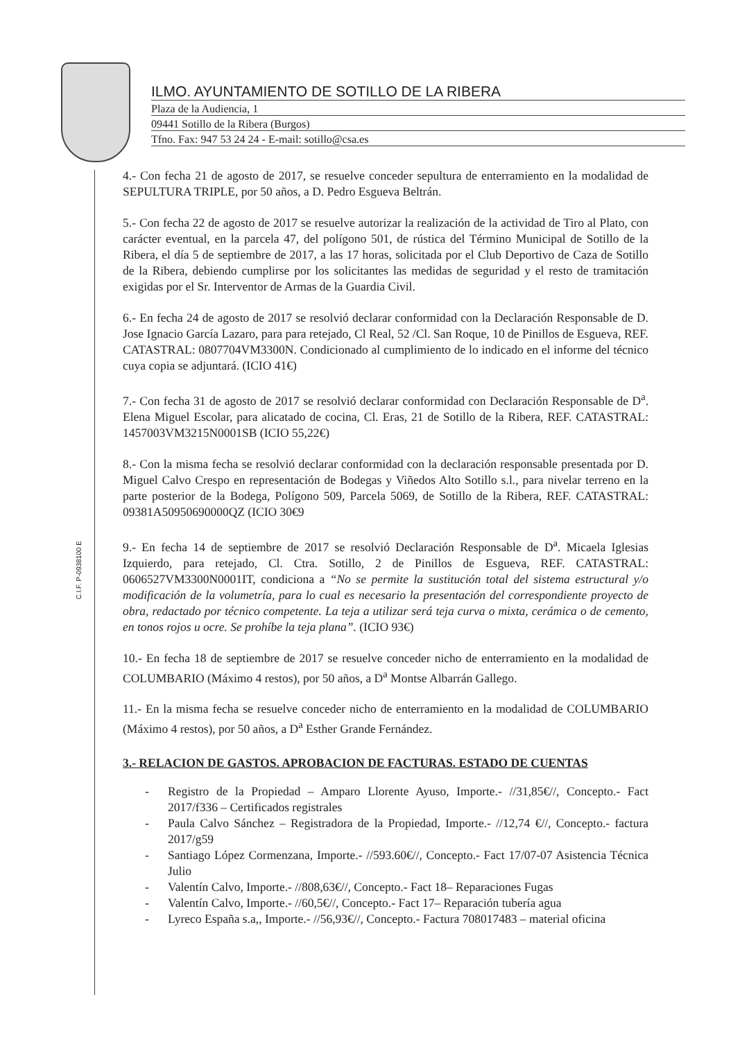ILMO. AYUNTAMIENTO DE SOTILLO DE LA RIBERA
Plaza de la Audiencia, 1
09441 Sotillo de la Ribera (Burgos)
Tfno. Fax: 947 53 24 24 - E-mail: sotillo@csa.es
C.I.F. P-0938100 E
4.- Con fecha 21 de agosto de 2017, se resuelve conceder sepultura de enterramiento en la modalidad de SEPULTURA TRIPLE, por 50 años, a D. Pedro Esgueva Beltrán.
5.- Con fecha 22 de agosto de 2017 se resuelve autorizar la realización de la actividad de Tiro al Plato, con carácter eventual, en la parcela 47, del polígono 501, de rústica del Término Municipal de Sotillo de la Ribera, el día 5 de septiembre de 2017, a las 17 horas, solicitada por el Club Deportivo de Caza de Sotillo de la Ribera, debiendo cumplirse por los solicitantes las medidas de seguridad y el resto de tramitación exigidas por el Sr. Interventor de Armas de la Guardia Civil.
6.- En fecha 24 de agosto de 2017 se resolvió declarar conformidad con la Declaración Responsable de D. Jose Ignacio García Lazaro, para para retejado, Cl Real, 52 /Cl. San Roque, 10 de Pinillos de Esgueva, REF. CATASTRAL: 0807704VM3300N. Condicionado al cumplimiento de lo indicado en el informe del técnico cuya copia se adjuntará. (ICIO 41€)
7.- Con fecha 31 de agosto de 2017 se resolvió declarar conformidad con Declaración Responsable de D<sup>a</sup>. Elena Miguel Escolar, para alicatado de cocina, Cl. Eras, 21 de Sotillo de la Ribera, REF. CATASTRAL: 1457003VM3215N0001SB (ICIO 55,22€)
8.- Con la misma fecha se resolvió declarar conformidad con la declaración responsable presentada por D. Miguel Calvo Crespo en representación de Bodegas y Viñedos Alto Sotillo s.l., para nivelar terreno en la parte posterior de la Bodega, Polígono 509, Parcela 5069, de Sotillo de la Ribera, REF. CATASTRAL: 09381A50950690000QZ (ICIO 30€9
9.- En fecha 14 de septiembre de 2017 se resolvió Declaración Responsable de D<sup>a</sup>. Micaela Iglesias Izquierdo, para retejado, Cl. Ctra. Sotillo, 2 de Pinillos de Esgueva, REF. CATASTRAL: 0606527VM3300N0001IT, condiciona a “No se permite la sustitución total del sistema estructural y/o modificación de la volumetría, para lo cual es necesario la presentación del correspondiente proyecto de obra, redactado por técnico competente. La teja a utilizar será teja curva o mixta, cerámica o de cemento, en tonos rojos u ocre. Se prohíbe la teja plana”. (ICIO 93€)
10.- En fecha 18 de septiembre de 2017 se resuelve conceder nicho de enterramiento en la modalidad de COLUMBARIO (Máximo 4 restos), por 50 años, a D<sup>a</sup> Montse Albarrán Gallego.
11.- En la misma fecha se resuelve conceder nicho de enterramiento en la modalidad de COLUMBARIO (Máximo 4 restos), por 50 años, a D<sup>a</sup> Esther Grande Fernández.
3.- RELACION DE GASTOS. APROBACION DE FACTURAS. ESTADO DE CUENTAS
- Registro de la Propiedad – Amparo Llorente Ayuso, Importe.- //31,85€//, Concepto.- Fact 2017/f336 – Certificados registrales
- Paula Calvo Sánchez – Registradora de la Propiedad, Importe.- //12,74 €//, Concepto.- factura 2017/g59
- Santiago López Cormenzana, Importe.- //593.60€//, Concepto.- Fact 17/07-07 Asistencia Técnica Julio
- Valentín Calvo, Importe.- //808,63€//, Concepto.- Fact 18– Reparaciones Fugas
- Valentín Calvo, Importe.- //60,5€//, Concepto.- Fact 17– Reparación tubería agua
- Lyreco España s.a,, Importe.- //56,93€//, Concepto.- Factura 708017483 – material oficina